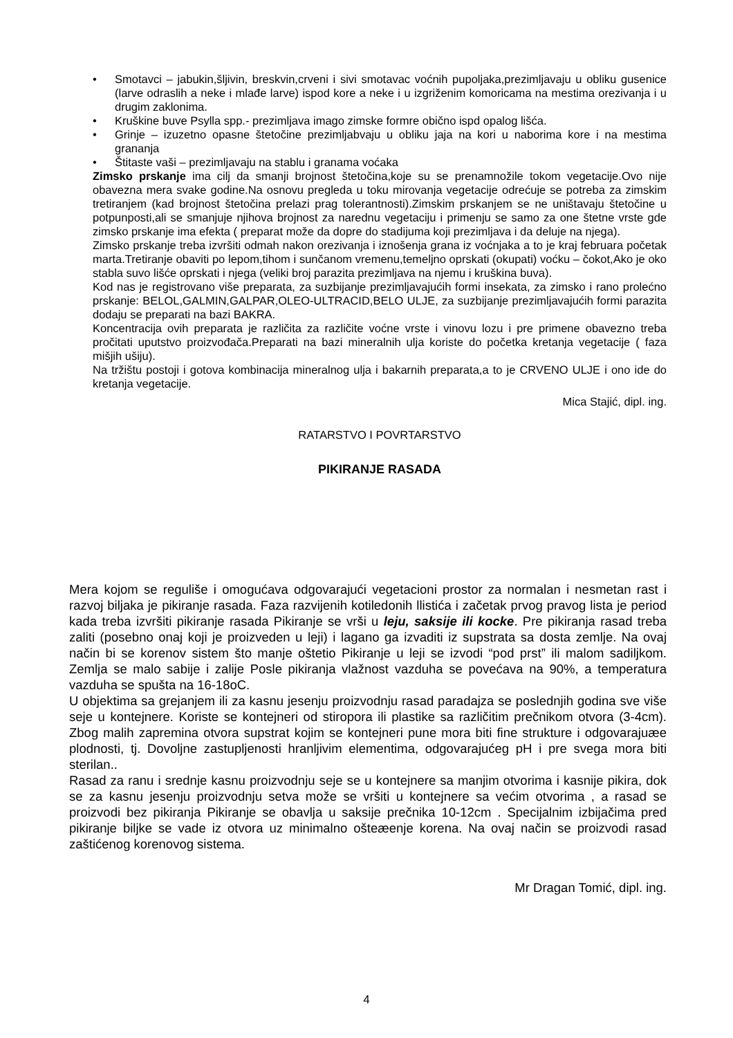• Smotavci – jabukin,šljivin, breskvin,crveni i sivi smotavac voćnih pupoljaka,prezimljavaju u obliku gusenice (larve odraslih a neke i mlađe larve) ispod kore a neke i u izgriženim komoricama na mestima orezivanja i u drugim zaklonima.
• Kruškine buve Psylla spp.- prezimljava imago zimske formre obično ispd opalog lišća.
• Grinje – izuzetno opasne štetočine prezimljabvaju u obliku jaja na kori u naborima kore i na mestima grananja
• Štitaste vaši – prezimljavaju na stablu i granama voćaka
Zimsko prskanje ima cilj da smanji brojnost štetočina,koje su se prenamnožile tokom vegetacije.Ovo nije obavezna mera svake godine.Na osnovu pregleda u toku mirovanja vegetacije odrećuje se potreba za zimskim tretiranjem (kad brojnost štetočina prelazi prag tolerantnosti).Zimskim prskanjem se ne uništavaju štetočine u potpunposti,ali se smanjuje njihova brojnost za narednu vegetaciju i primenju se samo za one štetne vrste gde zimsko prskanje ima efekta ( preparat može da dopre do stadijuma koji prezimljava i da deluje na njega).
Zimsko prskanje treba izvršiti odmah nakon orezivanja i iznošenja grana iz voćnjaka a to je kraj februara početak marta.Tretiranje obaviti po lepom,tihom i sunčanom vremenu,temeljno oprskati (okupati) voćku – čokot,Ako je oko stabla suvo lišće oprskati i njega (veliki broj parazita prezimljava na njemu i kruškina buva).
Kod nas je registrovano više preparata, za suzbijanje prezimljavajućih formi insekata, za zimsko i rano prolećno prskanje: BELOL,GALMIN,GALPAR,OLEO-ULTRACID,BELO ULJE, za suzbijanje prezimljavajućih formi parazita dodaju se preparati na bazi BAKRA.
Koncentracija ovih preparata je različita za različite voćne vrste i vinovu lozu i pre primene obavezno treba pročitati uputstvo proizvođača.Preparati na bazi mineralnih ulja koriste do početka kretanja vegetacije ( faza mišjih ušiju).
Na tržištu postoji i gotova kombinacija mineralnog ulja i bakarnih preparata,a to je CRVENO ULJE i ono ide do kretanja vegetacije.
Mica Stajić, dipl. ing.
RATARSTVO I POVRTARSTVO
PIKIRANJE RASADA
Mera kojom se reguliše i omogućava odgovarajući vegetacioni prostor za normalan i nesmetan rast i razvoj biljaka je pikiranje rasada. Faza razvijenih kotiledonih llistića i začetak prvog pravog lista je period kada treba izvršiti pikiranje rasada Pikiranje se vrši u leju, saksije ili kocke. Pre pikiranja rasad treba zaliti (posebno onaj koji je proizveden u leji) i lagano ga izvaditi iz supstrata sa dosta zemlje. Na ovaj način bi se korenov sistem što manje oštetio Pikiranje u leji se izvodi “pod prst” ili malom sadiljkom. Zemlja se malo sabije i zalije Posle pikiranja vlažnost vazduha se povećava na 90%, a temperatura vazduha se spušta na 16-18oC.
U objektima sa grejanjem ili za kasnu jesenju proizvodnju rasad paradajza se poslednjih godina sve više seje u kontejnere. Koriste se kontejneri od stiropora ili plastike sa različitim prečnikom otvora (3-4cm). Zbog malih zapremina otvora supstrat kojim se kontejneri pune mora biti fine strukture i odgovarajuæe plodnosti, tj. Dovoljne zastupljenosti hranljivim elementima, odgovarajućeg pH i pre svega mora biti sterilan..
Rasad za ranu i srednje kasnu proizvodnju seje se u kontejnere sa manjim otvorima i kasnije pikira, dok se za kasnu jesenju proizvodnju setva može se vršiti u kontejnere sa većim otvorima , a rasad se proizvodi bez pikiranja Pikiranje se obavlja u saksije prečnika 10-12cm . Specijalnim izbijačima pred pikiranje biljke se vade iz otvora uz minimalno ošteæenje korena. Na ovaj način se proizvodi rasad zaštićenog korenovog sistema.
Mr Dragan Tomić, dipl. ing.
4